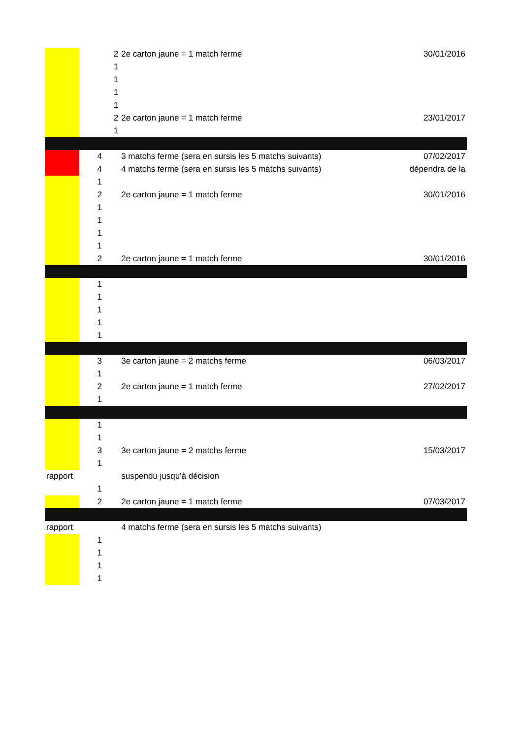| | 2 | 2e carton jaune = 1 match ferme | 30/01/2016 |
| | 1 | | |
| | 1 | | |
| | 1 | | |
| | 1 | | |
| | 2 | 2e carton jaune = 1 match ferme | 23/01/2017 |
| | 1 | | |
| | 4 | 3 matchs ferme (sera en sursis les 5 matchs suivants) | 07/02/2017 |
| | 4 | 4 matchs ferme (sera en sursis les 5 matchs suivants) | dépendra de la |
| | 1 | | |
| | 2 | 2e carton jaune = 1 match ferme | 30/01/2016 |
| | 1 | | |
| | 1 | | |
| | 1 | | |
| | 1 | | |
| | 2 | 2e carton jaune = 1 match ferme | 30/01/2016 |
| | 1 | | |
| | 1 | | |
| | 1 | | |
| | 1 | | |
| | 1 | | |
| | 3 | 3e carton jaune = 2 matchs ferme | 06/03/2017 |
| | 1 | | |
| | 2 | 2e carton jaune = 1 match ferme | 27/02/2017 |
| | 1 | | |
| | 1 | | |
| | 1 | | |
| | 3 | 3e carton jaune = 2 matchs ferme | 15/03/2017 |
| | 1 | | |
| rapport | | suspendu jusqu'à décision | |
| | 1 | | |
| | 2 | 2e carton jaune = 1 match ferme | 07/03/2017 |
| rapport | | 4 matchs ferme (sera en sursis les 5 matchs suivants) | |
| | 1 | | |
| | 1 | | |
| | 1 | | |
| | 1 | | |